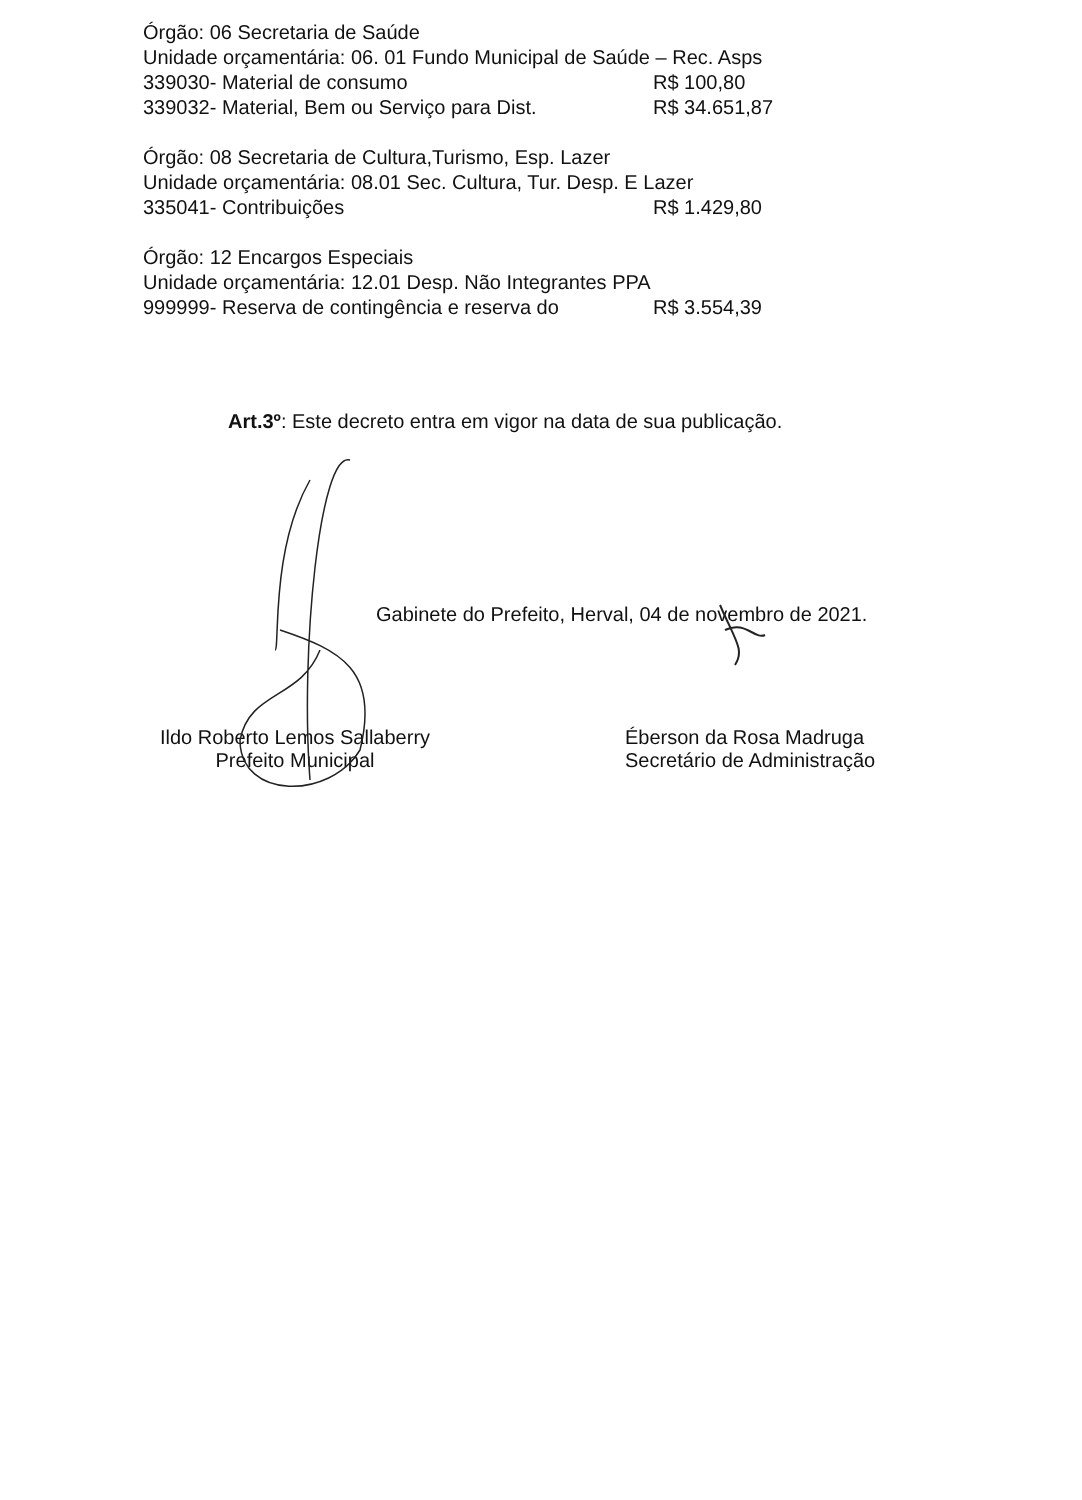Órgão: 06 Secretaria de Saúde
Unidade orçamentária: 06. 01 Fundo Municipal de Saúde – Rec. Asps
339030- Material de consumo R$ 100,80
339032- Material, Bem ou Serviço para Dist. R$ 34.651,87
Órgão: 08 Secretaria de Cultura,Turismo, Esp. Lazer
Unidade orçamentária: 08.01 Sec. Cultura, Tur. Desp. E Lazer
335041- Contribuições R$ 1.429,80
Órgão: 12 Encargos Especiais
Unidade orçamentária: 12.01 Desp. Não Integrantes PPA
999999- Reserva de contingência e reserva do R$ 3.554,39
Art.3º: Este decreto entra em vigor na data de sua publicação.
Gabinete do Prefeito, Herval, 04 de novembro de 2021.
Ildo Roberto Lemos Sallaberry
Prefeito Municipal
Éberson da Rosa Madruga
Secretário de Administração